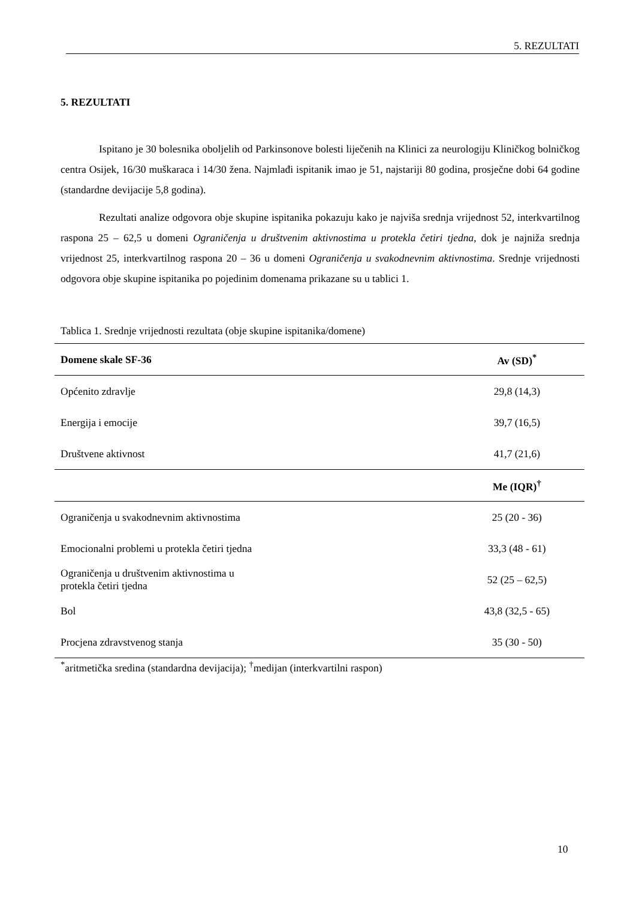5. REZULTATI
5. REZULTATI
Ispitano je 30 bolesnika oboljelih od Parkinsonove bolesti liječenih na Klinici za neurologiju Kliničkog bolničkog centra Osijek, 16/30 muškaraca i 14/30 žena. Najmlađi ispitanik imao je 51, najstariji 80 godina, prosječne dobi 64 godine (standardne devijacije 5,8 godina).
Rezultati analize odgovora obje skupine ispitanika pokazuju kako je najviša srednja vrijednost 52, interkvartilnog raspona 25 – 62,5 u domeni Ograničenja u društvenim aktivnostima u protekla četiri tjedna, dok je najniža srednja vrijednost 25, interkvartilnog raspona 20 – 36 u domeni Ograničenja u svakodnevnim aktivnostima. Srednje vrijednosti odgovora obje skupine ispitanika po pojedinim domenama prikazane su u tablici 1.
Tablica 1. Srednje vrijednosti rezultata (obje skupine ispitanika/domene)
| Domene skale SF-36 | Av (SD)<sup>*</sup> |
| --- | --- |
| Općenito zdravlje | 29,8 (14,3) |
| Energija i emocije | 39,7 (16,5) |
| Društvene aktivnost | 41,7 (21,6) |
| | Me (IQR)<sup>†</sup> |
| Ograničenja u svakodnevnim aktivnostima | 25 (20 - 36) |
| Emocionalni problemi u protekla četiri tjedna | 33,3 (48 - 61) |
| Ograničenja u društvenim aktivnostima u protekla četiri tjedna | 52 (25 – 62,5) |
| Bol | 43,8 (32,5 - 65) |
| Procjena zdravstvenog stanja | 35 (30 - 50) |
<sup>*</sup> aritmetička sredina (standardna devijacija); <sup>†</sup>medijan (interkvartilni raspon)
10